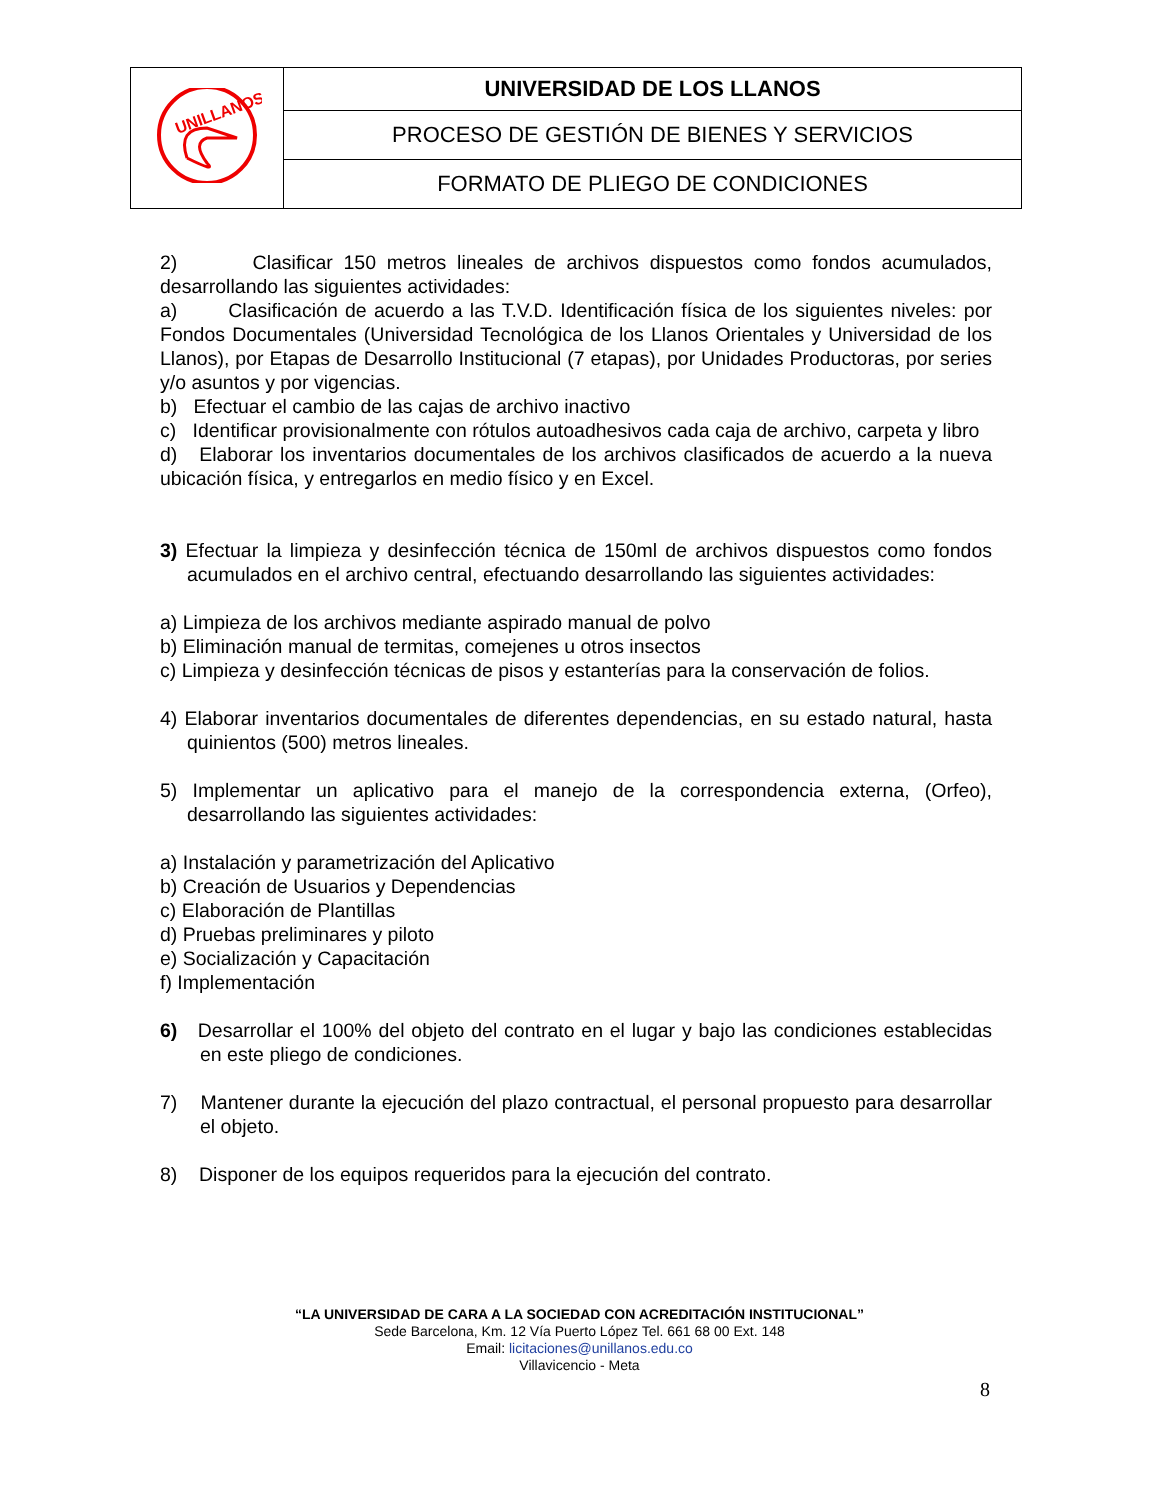| UNILLANOS | UNIVERSIDAD DE LOS LLANOS |
| | PROCESO DE GESTIÓN DE BIENES Y SERVICIOS |
| | FORMATO DE PLIEGO DE CONDICIONES |
2) Clasificar 150 metros lineales de archivos dispuestos como fondos acumulados, desarrollando las siguientes actividades:
a) Clasificación de acuerdo a las T.V.D. Identificación física de los siguientes niveles: por Fondos Documentales (Universidad Tecnológica de los Llanos Orientales y Universidad de los Llanos), por Etapas de Desarrollo Institucional (7 etapas), por Unidades Productoras, por series y/o asuntos y por vigencias.
b) Efectuar el cambio de las cajas de archivo inactivo
c) Identificar provisionalmente con rótulos autoadhesivos cada caja de archivo, carpeta y libro
d) Elaborar los inventarios documentales de los archivos clasificados de acuerdo a la nueva ubicación física, y entregarlos en medio físico y en Excel.
3) Efectuar la limpieza y desinfección técnica de 150ml de archivos dispuestos como fondos acumulados en el archivo central, efectuando desarrollando las siguientes actividades:
a) Limpieza de los archivos mediante aspirado manual de polvo
b) Eliminación manual de termitas, comejenes u otros insectos
c) Limpieza y desinfección técnicas de pisos y estanterías para la conservación de folios.
4) Elaborar inventarios documentales de diferentes dependencias, en su estado natural, hasta quinientos (500) metros lineales.
5) Implementar un aplicativo para el manejo de la correspondencia externa, (Orfeo), desarrollando las siguientes actividades:
a) Instalación y parametrización del Aplicativo
b) Creación de Usuarios y Dependencias
c) Elaboración de Plantillas
d) Pruebas preliminares y piloto
e) Socialización y Capacitación
f) Implementación
6) Desarrollar el 100% del objeto del contrato en el lugar y bajo las condiciones establecidas en este pliego de condiciones.
7) Mantener durante la ejecución del plazo contractual, el personal propuesto para desarrollar el objeto.
8) Disponer de los equipos requeridos para la ejecución del contrato.
“LA UNIVERSIDAD DE CARA A LA SOCIEDAD CON ACREDITACIÓN INSTITUCIONAL”
Sede Barcelona, Km. 12 Vía Puerto López Tel. 661 68 00 Ext. 148
Email: licitaciones@unillanos.edu.co
Villavicencio - Meta
8